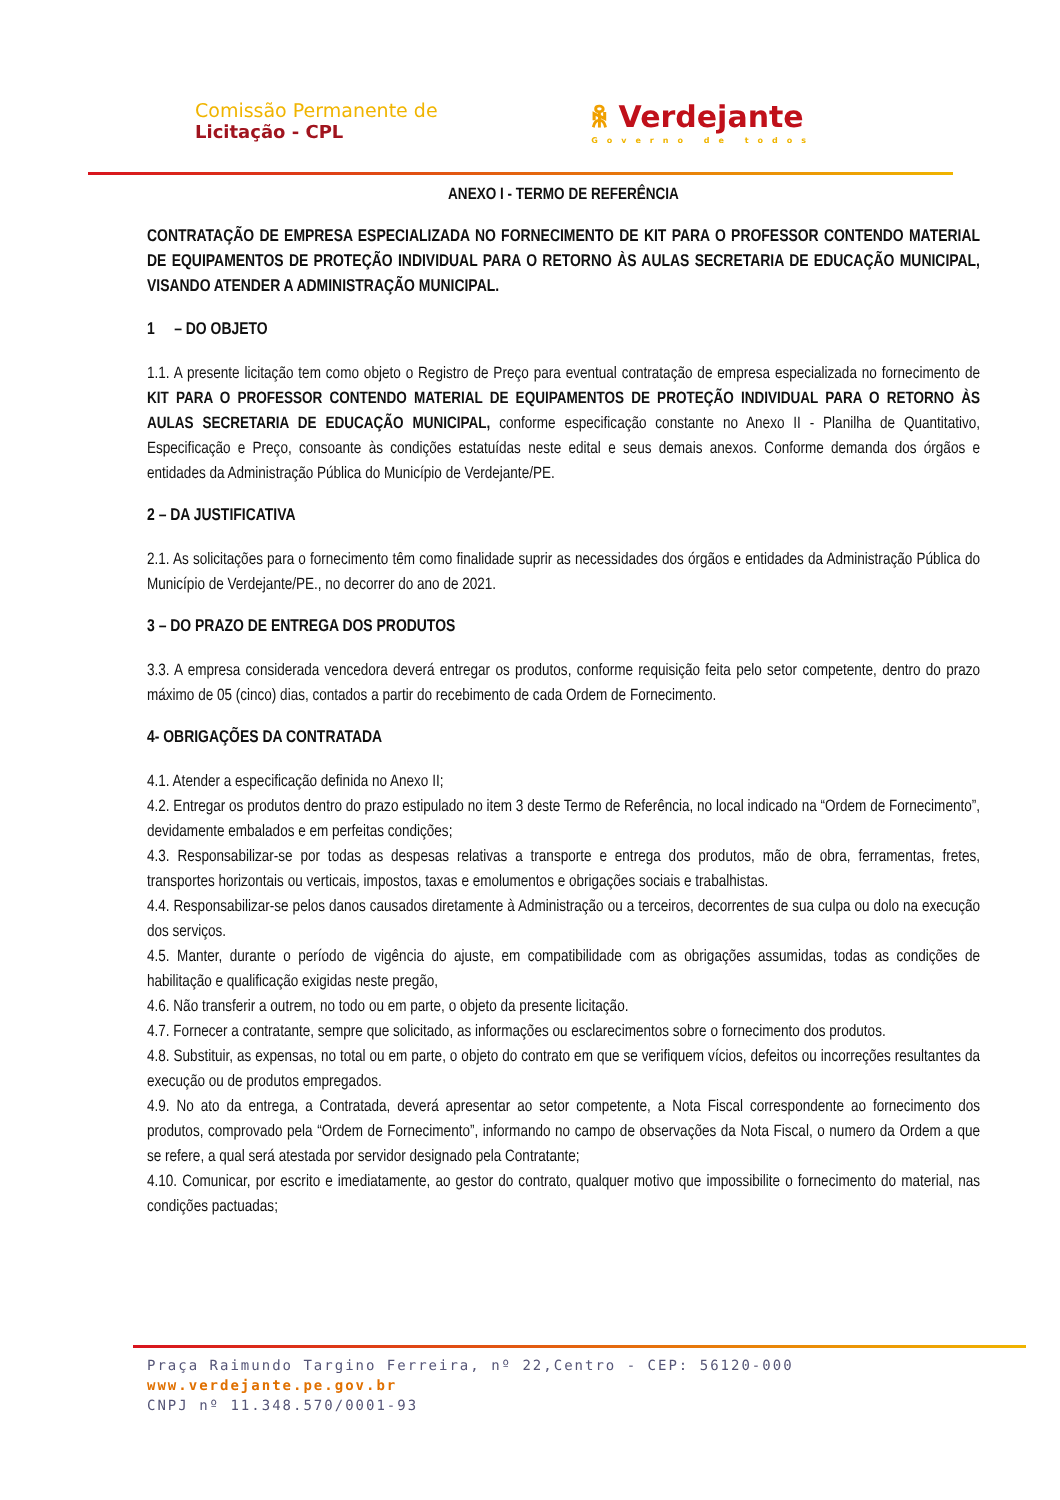Comissão Permanente de
Licitação - CPL
ꆜ Verdejante
Governo de todos
ANEXO I - TERMO DE REFERÊNCIA
CONTRATAÇÃO DE EMPRESA ESPECIALIZADA NO FORNECIMENTO DE KIT PARA O PROFESSOR CONTENDO MATERIAL DE EQUIPAMENTOS DE PROTEÇÃO INDIVIDUAL PARA O RETORNO ÀS AULAS SECRETARIA DE EDUCAÇÃO MUNICIPAL, VISANDO ATENDER A ADMINISTRAÇÃO MUNICIPAL.
1 – DO OBJETO
1.1. A presente licitação tem como objeto o Registro de Preço para eventual contratação de empresa especializada no fornecimento de KIT PARA O PROFESSOR CONTENDO MATERIAL DE EQUIPAMENTOS DE PROTEÇÃO INDIVIDUAL PARA O RETORNO ÀS AULAS SECRETARIA DE EDUCAÇÃO MUNICIPAL, conforme especificação constante no Anexo II - Planilha de Quantitativo, Especificação e Preço, consoante às condições estatuídas neste edital e seus demais anexos. Conforme demanda dos órgãos e entidades da Administração Pública do Município de Verdejante/PE.
2 – DA JUSTIFICATIVA
2.1. As solicitações para o fornecimento têm como finalidade suprir as necessidades dos órgãos e entidades da Administração Pública do Município de Verdejante/PE., no decorrer do ano de 2021.
3 – DO PRAZO DE ENTREGA DOS PRODUTOS
3.3. A empresa considerada vencedora deverá entregar os produtos, conforme requisição feita pelo setor competente, dentro do prazo máximo de 05 (cinco) dias, contados a partir do recebimento de cada Ordem de Fornecimento.
4- OBRIGAÇÕES DA CONTRATADA
4.1. Atender a especificação definida no Anexo II;
4.2. Entregar os produtos dentro do prazo estipulado no item 3 deste Termo de Referência, no local indicado na “Ordem de Fornecimento”, devidamente embalados e em perfeitas condições;
4.3. Responsabilizar-se por todas as despesas relativas a transporte e entrega dos produtos, mão de obra, ferramentas, fretes, transportes horizontais ou verticais, impostos, taxas e emolumentos e obrigações sociais e trabalhistas.
4.4. Responsabilizar-se pelos danos causados diretamente à Administração ou a terceiros, decorrentes de sua culpa ou dolo na execução dos serviços.
4.5. Manter, durante o período de vigência do ajuste, em compatibilidade com as obrigações assumidas, todas as condições de habilitação e qualificação exigidas neste pregão,
4.6. Não transferir a outrem, no todo ou em parte, o objeto da presente licitação.
4.7. Fornecer a contratante, sempre que solicitado, as informações ou esclarecimentos sobre o fornecimento dos produtos.
4.8. Substituir, as expensas, no total ou em parte, o objeto do contrato em que se verifiquem vícios, defeitos ou incorreções resultantes da execução ou de produtos empregados.
4.9. No ato da entrega, a Contratada, deverá apresentar ao setor competente, a Nota Fiscal correspondente ao fornecimento dos produtos, comprovado pela “Ordem de Fornecimento”, informando no campo de observações da Nota Fiscal, o numero da Ordem a que se refere, a qual será atestada por servidor designado pela Contratante;
4.10. Comunicar, por escrito e imediatamente, ao gestor do contrato, qualquer motivo que impossibilite o fornecimento do material, nas condições pactuadas;
Praça Raimundo Targino Ferreira, nº 22,Centro - CEP: 56120-000
www.verdejante.pe.gov.br
CNPJ nº 11.348.570/0001-93